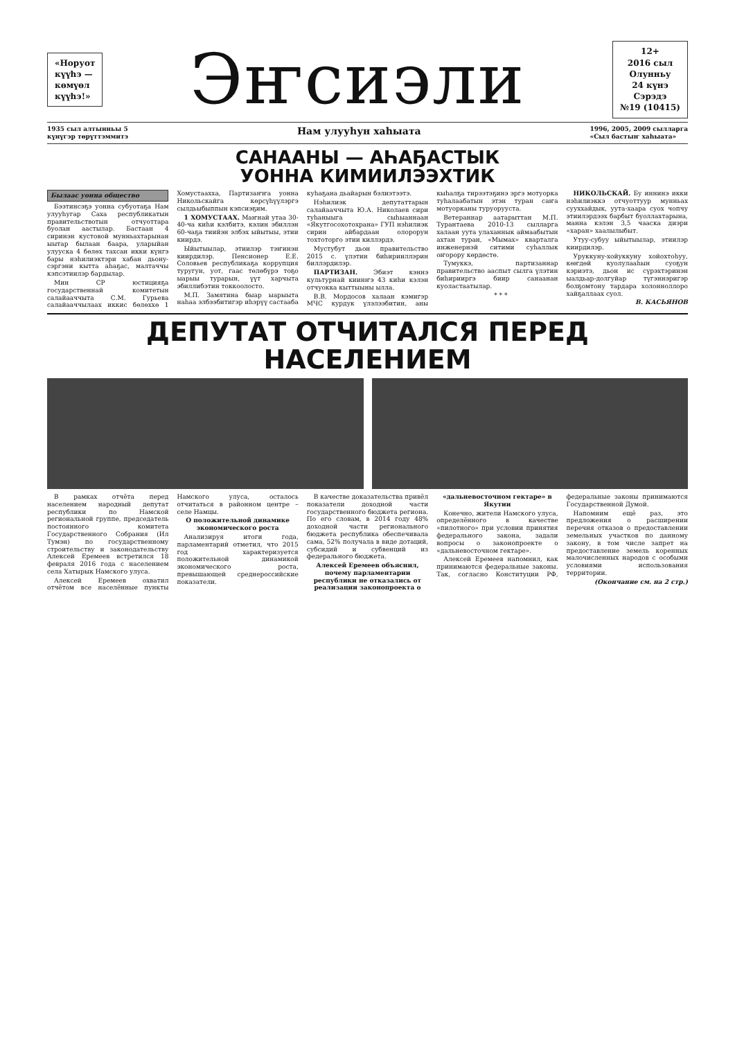«Норуот
күүһэ —
көмүөл
күүһэ!»
Эҥсиэли
12+
2016 сыл
Олунньу
24 күнэ
Сэрэдэ
№19 (10415)
1935 сыл алтынньы 5
күнүгэр төрүттэммитэ Нам улууһун хаһыата 1996, 2005, 2009 сылларга
«Сыл бастыҥ хаһыата»
САНААНЫ — АҺАҔАСТЫК
УОННА КИМИИЛЭЭХТИК
Былаас уонна общество
Бээтинсэҕэ уонна субуотаҕа Нам улууһугар Саха республикатын правительствотын отчуоттара буолан аастылар. Бастаан 4 сиринэн кустовой мунньахтарынан ыытар былаан баара, уларыйан улууска 4 бөлөх тахсан икки күнгэ бары нэһилиэктэри хабан дьону-сэргэни кытта аһаҕас, малтаччы кэпсэтиилэр бардылар.
Мин СР юстицияҕа государственнай комитетын салайааччыта С.М. Гурьева салайааччылаах иккис бөлөххө 1 Хомустаахха, Партизаҥҥа уонна Никольскайга көрсүһүүлэргэ сылдьыбыппын кэпсиэҕим.
1 ХОМУСТААХ. Маҥнай утаа 30-40-ча киһи кэлбитэ, кэлин эбиллэн 60-чаҕа тиийэн элбэх ыйытыы, этии киирдэ.
Ыйытыылар, этиилэр тэҥинэн киирдилэр. Пенсионер Е.Е. Соловьев республикаҕа коррупция туругун, уот, гаас төлөбүрэ тоҕо ыарыы турарын, үүт харчыта эбиллибэтин токкоолосто.
М.П. Замятина быар ыарыыта наһаа элбээбитигэр иһэрүү састааба куһаҕана дьайарын бэлиэтээтэ.
Нэһилиэк депутаттарын салайааччыта Ю.А. Николаев сири туһаныыга сыһыаннаан «Якутгосохотохрана» ГУП нэһилиэк сирин айбардаан олорорун тохтоторго этии киллэрдэ.
Мустубут дьон правительство 2015 с. үлэтин биһирииллэрин биллэрдилэр.
ПАРТИЗАН. Эбиэт кэннэ культурнай киинҥэ 43 киһи кэлэн отчуокка кыттыыны ылла.
В.В. Мордосов халаан кэмигэр МЧС курдук үлэлээбитин, аны кыһалҕа тирээтэҕинэ эргэ мотуорка туһалаабатын этэн туран саҥа мотуорканы туруорууста.
Ветераннар аатарыттан М.П. Турантаева 2010-13 сылларга халаан уута улаханнык аймаабытын ахтан туран, «Мымах» кварталга инженернэй ситими суһаллык оҥорору көрдөстө.
Тумуккэ, партизаннар правительство ааспыт сылга үлэтин биһирииргэ биир санаанан куоластаатылар.
* * *
НИКОЛЬСКАЙ. Бу иннинэ икки нэһилиэккэ отчуоттуур мунньах сууххайдык, уута-хаара суох чопчу этиилэрдээх барбыт буоллахтарына, манна кэлэн 3,5 чааска диэри «харан» хаалылыбыт.
Утуу-субуу ыйытыылар, этиилэр киирдилэр.
Уруккуну-хойуккуну хойохтоһуу, көҥдөй куолулааһын суоҕун кэриэтэ, дьон ис сүрэхтэринэн ыалдьар-долгуйар түгэннэригэр болҕомтону тардара холонноллоро хайҕаллаах суол.
В. КАСЬЯНОВ
ДЕПУТАТ ОТЧИТАЛСЯ ПЕРЕД НАСЕЛЕНИЕМ
В рамках отчёта перед населением народный депутат республики по Намской региональной группе, председатель постоянного комитета Государственного Собрания (Ил Тумэн) по государственному строительству и законодательству Алексей Еремеев встретился 18 февраля 2016 года с населением села Хатырык Намского улуса.
Алексей Еремеев охватил отчётом все населённые пункты Намского улуса, осталось отчитаться в районном центре – селе Намцы.
О положительной динамике экономического роста
Анализируя итоги года, парламентарий отметил, что 2015 год характеризуется положительной динамикой экономического роста, превышающей среднероссийские показатели.
В качестве доказательства привёл показатели доходной части государственного бюджета региона. По его словам, в 2014 году 48% доходной части регионального бюджета республика обеспечивала сама, 52% получала в виде дотаций, субсидий и субвенций из федерального бюджета.
Алексей Еремеев объяснил, почему парламентарии республики не отказались от реализации законопроекта о «дальневосточном гектаре» в Якутии
Конечно, жители Намского улуса, определённого в качестве «пилотного» при условии принятия федерального закона, задали вопросы о законопроекте о «дальневосточном гектаре».
Алексей Еремеев напомнил, как принимаются федеральные законы. Так, согласно Конституции РФ, федеральные законы принимаются Государственной Думой.
Напомним ещё раз, это предложения о расширении перечня отказов о предоставлении земельных участков по данному закону, в том числе запрет на предоставление земель коренных малочисленных народов с особыми условиями использования территории.
(Окончание см. на 2 стр.)